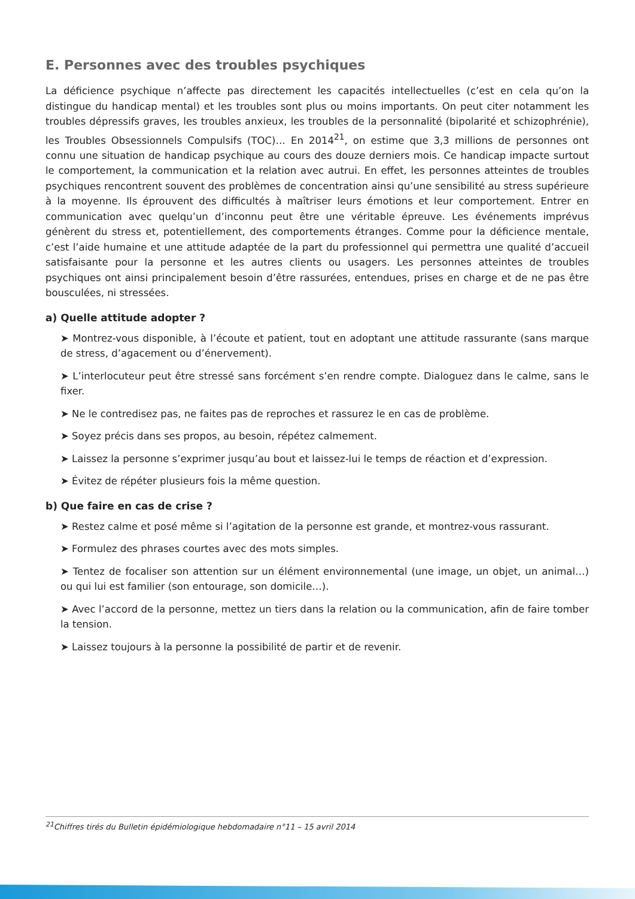E. Personnes avec des troubles psychiques
La déficience psychique n’affecte pas directement les capacités intellectuelles (c’est en cela qu’on la distingue du handicap mental) et les troubles sont plus ou moins importants. On peut citer notamment les troubles dépressifs graves, les troubles anxieux, les troubles de la personnalité (bipolarité et schizophrénie), les Troubles Obsessionnels Compulsifs (TOC)… En 2014<sup>21</sup>, on estime que 3,3 millions de personnes ont connu une situation de handicap psychique au cours des douze derniers mois. Ce handicap impacte surtout le comportement, la communication et la relation avec autrui. En effet, les personnes atteintes de troubles psychiques rencontrent souvent des problèmes de concentration ainsi qu’une sensibilité au stress supérieure à la moyenne. Ils éprouvent des difficultés à maîtriser leurs émotions et leur comportement. Entrer en communication avec quelqu’un d’inconnu peut être une véritable épreuve. Les événements imprévus génèrent du stress et, potentiellement, des comportements étranges. Comme pour la déficience mentale, c’est l’aide humaine et une attitude adaptée de la part du professionnel qui permettra une qualité d’accueil satisfaisante pour la personne et les autres clients ou usagers. Les personnes atteintes de troubles psychiques ont ainsi principalement besoin d’être rassurées, entendues, prises en charge et de ne pas être bousculées, ni stressées.
a) Quelle attitude adopter ?
➤ Montrez-vous disponible, à l’écoute et patient, tout en adoptant une attitude rassurante (sans marque de stress, d’agacement ou d’énervement).
➤ L’interlocuteur peut être stressé sans forcément s’en rendre compte. Dialoguez dans le calme, sans le fixer.
➤ Ne le contredisez pas, ne faites pas de reproches et rassurez le en cas de problème.
➤ Soyez précis dans ses propos, au besoin, répétez calmement.
➤ Laissez la personne s’exprimer jusqu’au bout et laissez-lui le temps de réaction et d’expression.
➤ Évitez de répéter plusieurs fois la même question.
b) Que faire en cas de crise ?
➤ Restez calme et posé même si l’agitation de la personne est grande, et montrez-vous rassurant.
➤ Formulez des phrases courtes avec des mots simples.
➤ Tentez de focaliser son attention sur un élément environnemental (une image, un objet, un animal…) ou qui lui est familier (son entourage, son domicile…).
➤ Avec l’accord de la personne, mettez un tiers dans la relation ou la communication, afin de faire tomber la tension.
➤ Laissez toujours à la personne la possibilité de partir et de revenir.
<sup>21</sup> Chiffres tirés du Bulletin épidémiologique hebdomadaire n°11 – 15 avril 2014